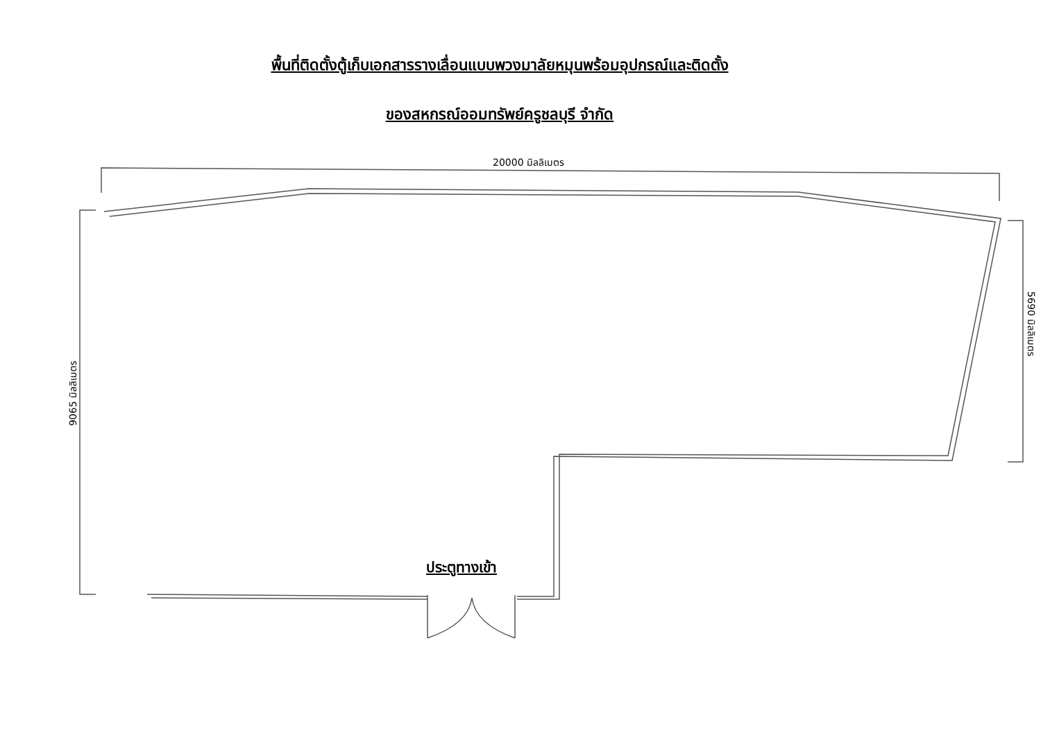พื้นที่ติดตั้งตู้เก็บเอกสารรางเลื่อนแบบพวงมาลัยหมุนพร้อมอุปกรณ์และติดตั้ง
ของสหกรณ์ออมทรัพย์ครูชลบุรี จำกัด
20000 มิลลิเมตร
9065 มิลลิเมตร
5690 มิลลิเมตร
ประตูทางเข้า